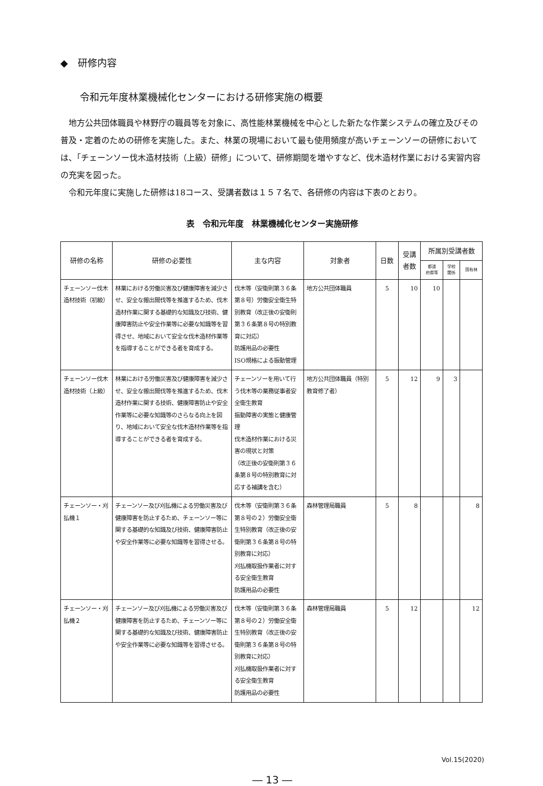◆　研修内容
令和元年度林業機械化センターにおける研修実施の概要
地方公共団体職員や林野庁の職員等を対象に、高性能林業機械を中心とした新たな作業システムの確立及びその普及・定着のための研修を実施した。また、林業の現場において最も使用頻度が高いチェーンソーの研修においては、「チェーンソー伐木造材技術（上級）研修」について、研修期間を増やすなど、伐木造材作業における実習内容の充実を図った。
令和元年度に実施した研修は18コース、受講者数は１５７名で、各研修の内容は下表のとおり。
表　令和元年度　林業機械化センター実施研修
| 研修の名称 | 研修の必要性 | 主な内容 | 対象者 | 日数 | 受講 者数 | 所属別受講者数 | | |
| --- | --- | --- | --- | --- | --- | --- | --- | --- |
| | | | | | | 都道 府県等 | 学校 関係 | 国有林 |
| チェーンソー伐木造材技術（初級） | 林業における労働災害及び健康障害を減少させ、安全な搬出間伐等を推進するため、伐木造材作業に関する基礎的な知識及び技術、健康障害防止や安全作業等に必要な知識等を習得させ、地域において安全な伐木造材作業等を指導することができる者を育成する。 | 伐木等（安衛則第３６条第８号）労働安全衛生特別教育（改正後の安衛則第３６条第８号の特別教育に対応） 防護用品の必要性 ISO規格による振動管理 | 地方公共団体職員 | 5 | 10 | 10 | | |
| チェーンソー伐木造材技術（上級） | 林業における労働災害及び健康障害を減少させ、安全な搬出間伐等を推進するため、伐木造材作業に関する技術、健康障害防止や安全作業等に必要な知識等のさらなる向上を図り、地域において安全な伐木造材作業等を指導することができる者を育成する。 | チェーンソーを用いて行う伐木等の業務従事者安全衛生教育 振動障害の実態と健康管理 伐木造材作業における災害の現状と対策 （改正後の安衛則第３６条第８号の特別教育に対応する補講を含む） | 地方公共団体職員（特別教育修了者） | 5 | 12 | 9 | 3 | |
| チェーンソー・刈払機１ | チェーンソー及び刈払機による労働災害及び健康障害を防止するため、チェーンソー等に関する基礎的な知識及び技術、健康障害防止や安全作業等に必要な知識等を習得させる。 | 伐木等（安衛則第３６条第８号の２）労働安全衛生特別教育（改正後の安衛則第３６条第８号の特別教育に対応） 刈払機取扱作業者に対する安全衛生教育 防護用品の必要性 | 森林管理局職員 | 5 | 8 | | | 8 |
| チェーンソー・刈払機２ | チェーンソー及び刈払機による労働災害及び健康障害を防止するため、チェーンソー等に関する基礎的な知識及び技術、健康障害防止や安全作業等に必要な知識等を習得させる。 | 伐木等（安衛則第３６条第８号の２）労働安全衛生特別教育（改正後の安衛則第３６条第８号の特別教育に対応） 刈払機取扱作業者に対する安全衛生教育 防護用品の必要性 | 森林管理局職員 | 5 | 12 | | | 12 |
Vol.15(2020)
― 13 ―